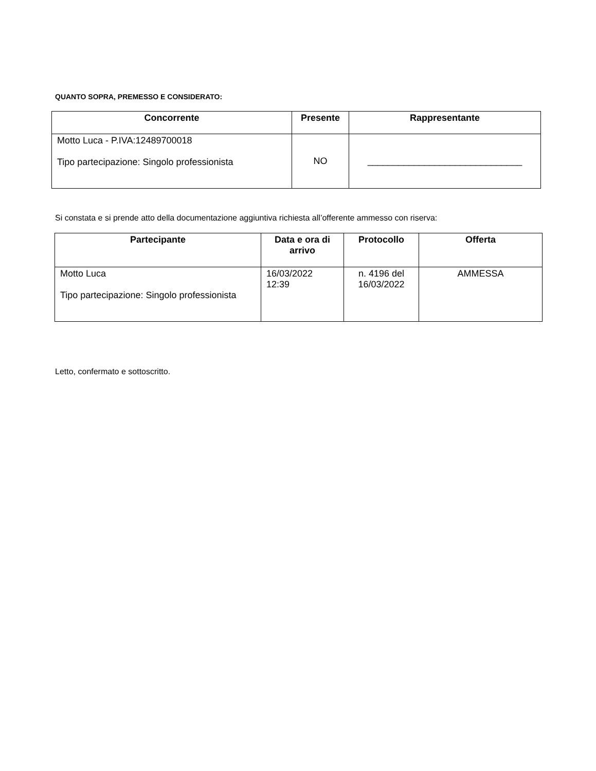QUANTO SOPRA, PREMESSO E CONSIDERATO:
| Concorrente | Presente | Rappresentante |
| --- | --- | --- |
| Motto Luca - P.IVA:12489700018 Tipo partecipazione: Singolo professionista | NO | ______________________________ |
Si constata e si prende atto della documentazione aggiuntiva richiesta all’offerente ammesso con riserva:
| Partecipante | Data e ora di arrivo | Protocollo | Offerta |
| --- | --- | --- | --- |
| Motto Luca Tipo partecipazione: Singolo professionista | 16/03/2022 12:39 | n. 4196 del 16/03/2022 | AMMESSA |
Letto, confermato e sottoscritto.